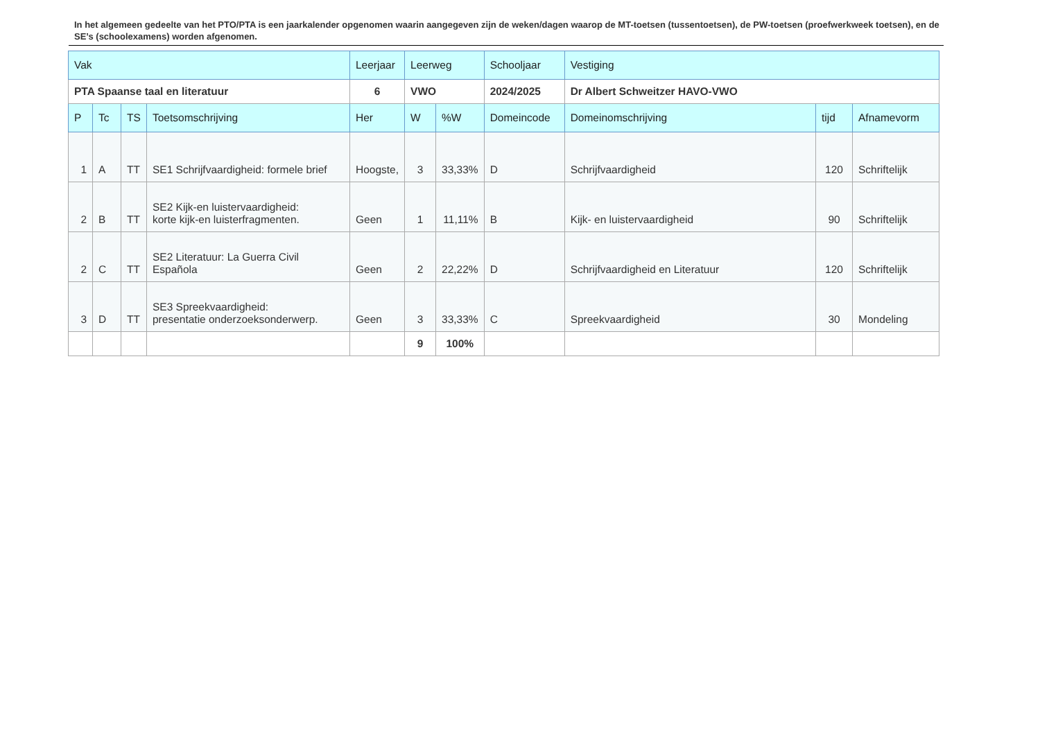In het algemeen gedeelte van het PTO/PTA is een jaarkalender opgenomen waarin aangegeven zijn de weken/dagen waarop de MT-toetsen (tussentoetsen), de PW-toetsen (proefwerkweek toetsen), en de SE’s (schoolexamens) worden afgenomen.
| Vak | | | | Leerjaar | Leerweg | | Schooljaar | Vestiging | | |
| PTA Spaanse taal en literatuur | | | | 6 | VWO | | 2024/2025 | Dr Albert Schweitzer HAVO-VWO | | |
| P | Tc | TS | Toetsomschrijving | Her | W | %W | Domeincode | Domeinomschrijving | tijd | Afnamevorm |
| 1 | A | TT | SE1 Schrijfvaardigheid: formele brief | Hoogste, | 3 | 33,33% | D | Schrijfvaardigheid | 120 | Schriftelijk |
| 2 | B | TT | SE2 Kijk-en luistervaardigheid: korte kijk-en luisterfragmenten. | Geen | 1 | 11,11% | B | Kijk- en luistervaardigheid | 90 | Schriftelijk |
| 2 | C | TT | SE2 Literatuur: La Guerra Civil Española | Geen | 2 | 22,22% | D | Schrijfvaardigheid en Literatuur | 120 | Schriftelijk |
| 3 | D | TT | SE3 Spreekvaardigheid: presentatie onderzoeksonderwerp. | Geen | 3 | 33,33% | C | Spreekvaardigheid | 30 | Mondeling |
| | | | | | 9 | 100% | | | | |